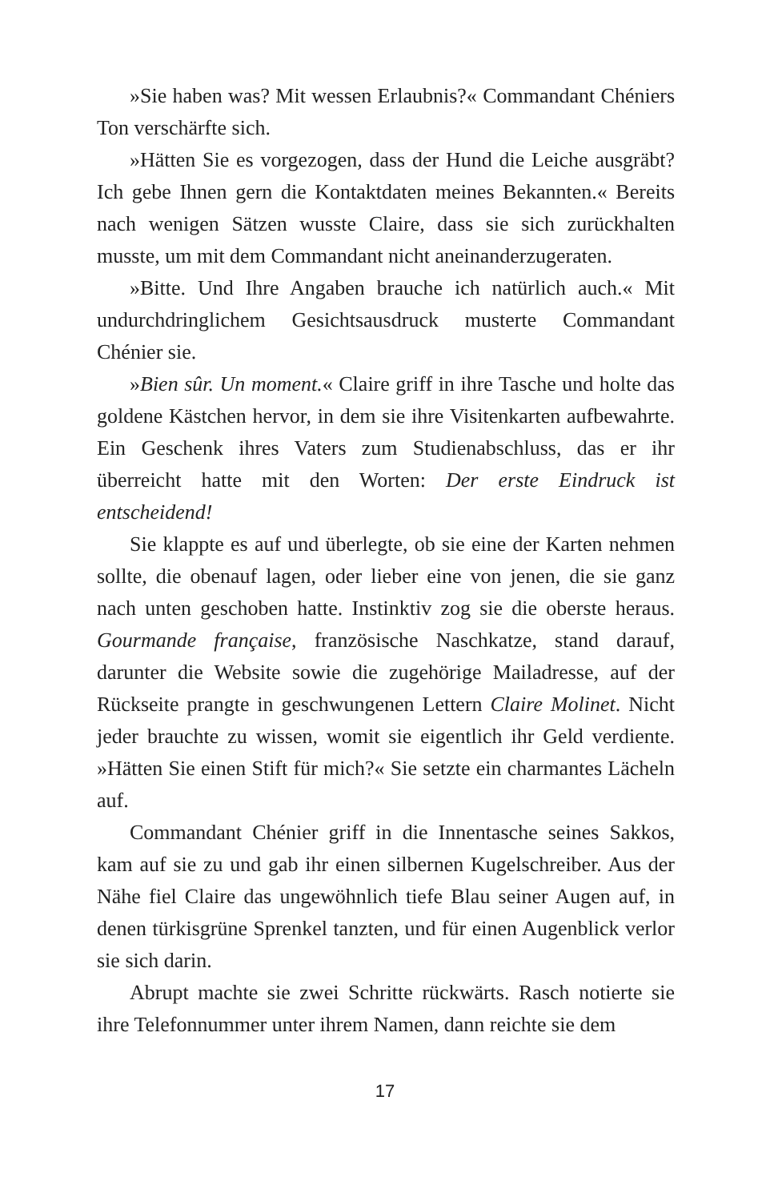»Sie haben was? Mit wessen Erlaubnis?« Commandant Chéniers Ton verschärfte sich.
»Hätten Sie es vorgezogen, dass der Hund die Leiche ausgräbt? Ich gebe Ihnen gern die Kontaktdaten meines Bekannten.« Bereits nach wenigen Sätzen wusste Claire, dass sie sich zurückhalten musste, um mit dem Commandant nicht aneinanderzugeraten.
»Bitte. Und Ihre Angaben brauche ich natürlich auch.« Mit undurchdringlichem Gesichtsausdruck musterte Commandant Chénier sie.
»Bien sûr. Un moment.« Claire griff in ihre Tasche und holte das goldene Kästchen hervor, in dem sie ihre Visitenkarten aufbewahrte. Ein Geschenk ihres Vaters zum Studienabschluss, das er ihr überreicht hatte mit den Worten: Der erste Eindruck ist entscheidend!
Sie klappte es auf und überlegte, ob sie eine der Karten nehmen sollte, die obenauf lagen, oder lieber eine von jenen, die sie ganz nach unten geschoben hatte. Instinktiv zog sie die oberste heraus. Gourmande française, französische Naschkatze, stand darauf, darunter die Website sowie die zugehörige Mailadresse, auf der Rückseite prangte in geschwungenen Lettern Claire Molinet. Nicht jeder brauchte zu wissen, womit sie eigentlich ihr Geld verdiente. »Hätten Sie einen Stift für mich?« Sie setzte ein charmantes Lächeln auf.
Commandant Chénier griff in die Innentasche seines Sakkos, kam auf sie zu und gab ihr einen silbernen Kugelschreiber. Aus der Nähe fiel Claire das ungewöhnlich tiefe Blau seiner Augen auf, in denen türkisgrüne Sprenkel tanzten, und für einen Augenblick verlor sie sich darin.
Abrupt machte sie zwei Schritte rückwärts. Rasch notierte sie ihre Telefonnummer unter ihrem Namen, dann reichte sie dem
17